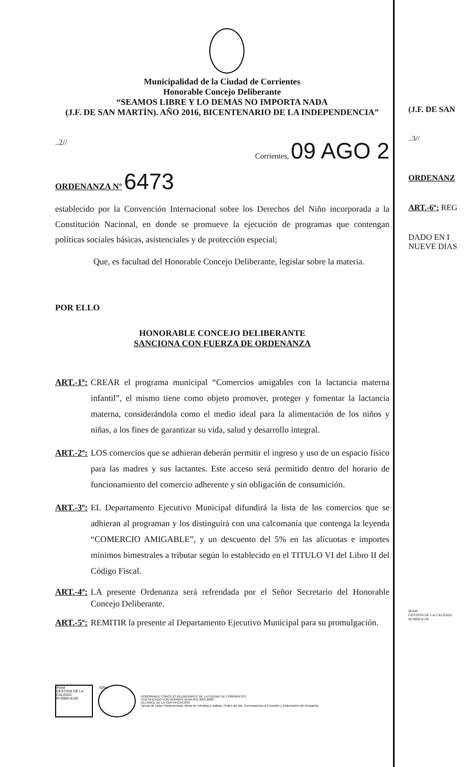Municipalidad de la Ciudad de Corrientes
Honorable Concejo Deliberante
“SEAMOS LIBRE Y LO DEMAS NO IMPORTA NADA
(J.F. DE SAN MARTÍN). AÑO 2016, BICENTENARIO DE LA INDEPENDENCIA”
..2// Corrientes, 09 AGO 2
ORDENANZA Nº 6473
establecido por la Convención Internacional sobre los Derechos del Niño incorporada a la Constitución Nacional, en donde se promueve la ejecución de programas que contengan políticas sociales básicas, asistenciales y de protección especial;
Que, es facultad del Honorable Concejo Deliberante, legislar sobre la materia.
POR ELLO
HONORABLE CONCEJO DELIBERANTE
SANCIONA CON FUERZA DE ORDENANZA
ART.-1º: CREAR el programa municipal “Comercios amigables con la lactancia materna infantil”, el mismo tiene como objeto promover, proteger y fomentar la lactancia materna, considerándola como el medio ideal para la alimentación de los niños y niñas, a los fines de garantizar su vida, salud y desarrollo integral.
ART.-2º: LOS comercios que se adhieran deberán permitir el ingreso y uso de un espacio físico para las madres y sus lactantes. Este acceso será permitido dentro del horario de funcionamiento del comercio adherente y sin obligación de consumición.
ART.-3º: EL Departamento Ejecutivo Municipal difundirá la lista de los comercios que se adhieran al programan y los distinguirá con una calcomanía que contenga la leyenda “COMERCIO AMIGABLE”, y un descuento del 5% en las alícuotas e importes mínimos bimestrales a tributar según lo establecido en el TITULO VI del Libro II del Código Fiscal.
ART.-4º: LA presente Ordenanza será refrendada por el Señor Secretario del Honorable Concejo Deliberante.
ART.-5º: REMITIR la presente al Departamento Ejecutivo Municipal para su promulgación.
IRAM
GESTION DE LA CALIDAD
RI-9000-6136
IQNet
HONORABLE CONCEJO DELIBERANTE DE LA CIUDAD DE CORRIENTES
CERTIFICADO POR NORMAS IRAM-ISO 9001:2008
ALCANCE DE LA CERTIFICACIÓN:
Tareas de Labor Parlamentaria, Mesa de entradas y salidas, Orden del día, Convocatorias a Comisión y Elaboración del Despacho.
(J.F. DE SAN
..3//
ORDENANZ
ART.-6º: REG
DADO EN I
NUEVE DIAS
IRAM
GESTION DE LA CALIDAD
RI-9000-6136